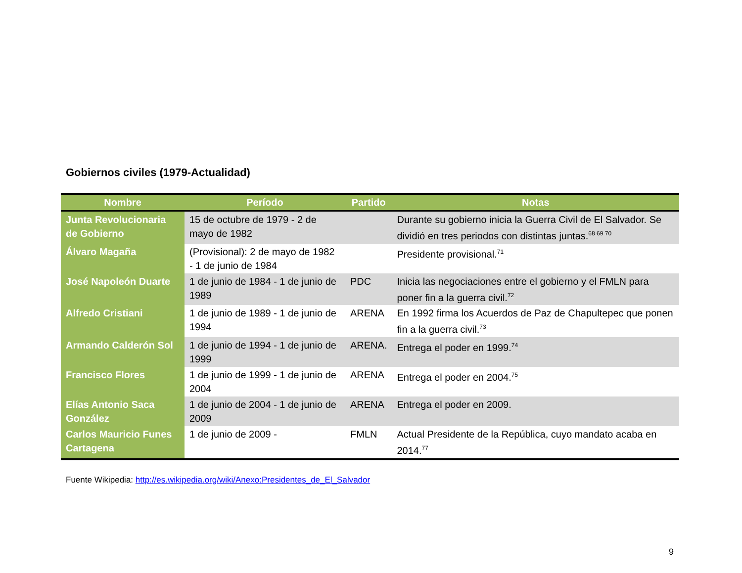Gobiernos civiles (1979-Actualidad)
| Nombre | Período | Partido | Notas |
| --- | --- | --- | --- |
| Junta Revolucionaria de Gobierno | 15 de octubre de 1979 - 2 de mayo de 1982 | | Durante su gobierno inicia la Guerra Civil de El Salvador. Se dividió en tres periodos con distintas juntas.<sup>68 69 70</sup> |
| Álvaro Magaña | (Provisional): 2 de mayo de 1982 - 1 de junio de 1984 | | Presidente provisional.<sup>71</sup> |
| José Napoleón Duarte | 1 de junio de 1984 - 1 de junio de 1989 | PDC | Inicia las negociaciones entre el gobierno y el FMLN para poner fin a la guerra civil.<sup>72</sup> |
| Alfredo Cristiani | 1 de junio de 1989 - 1 de junio de 1994 | ARENA | En 1992 firma los Acuerdos de Paz de Chapultepec que ponen fin a la guerra civil.<sup>73</sup> |
| Armando Calderón Sol | 1 de junio de 1994 - 1 de junio de 1999 | ARENA. | Entrega el poder en 1999.<sup>74</sup> |
| Francisco Flores | 1 de junio de 1999 - 1 de junio de 2004 | ARENA | Entrega el poder en 2004.<sup>75</sup> |
| Elías Antonio Saca González | 1 de junio de 2004 - 1 de junio de 2009 | ARENA | Entrega el poder en 2009. |
| Carlos Mauricio Funes Cartagena | 1 de junio de 2009 - | FMLN | Actual Presidente de la República, cuyo mandato acaba en 2014.<sup>77</sup> |
Fuente Wikipedia: http://es.wikipedia.org/wiki/Anexo:Presidentes_de_El_Salvador
9